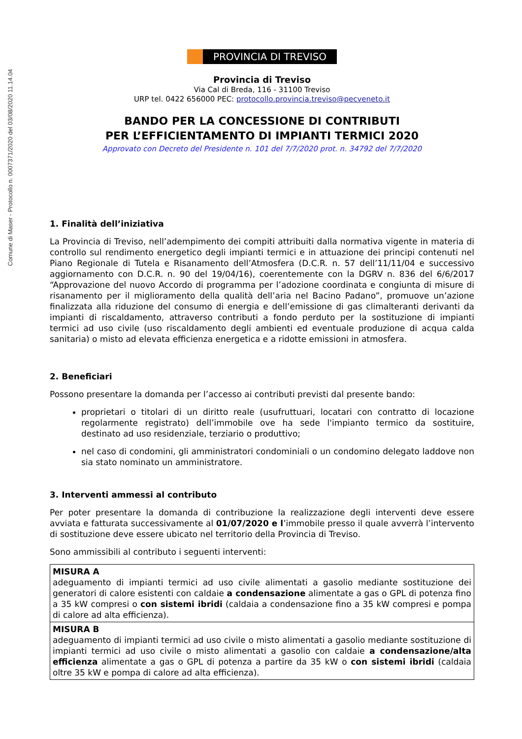Comune di Maser - Protocollo n. 0007371/2020 del 03/08/2020 11.14.04
PROVINCIA DI TREVISO
Provincia di Treviso
Via Cal di Breda, 116 - 31100 Treviso
URP tel. 0422 656000 PEC: protocollo.provincia.treviso@pecveneto.it
BANDO PER LA CONCESSIONE DI CONTRIBUTI
PER L’EFFICIENTAMENTO DI IMPIANTI TERMICI 2020
Approvato con Decreto del Presidente n. 101 del 7/7/2020 prot. n. 34792 del 7/7/2020
1. Finalità dell’iniziativa
La Provincia di Treviso, nell’adempimento dei compiti attribuiti dalla normativa vigente in materia di controllo sul rendimento energetico degli impianti termici e in attuazione dei principi contenuti nel Piano Regionale di Tutela e Risanamento dell’Atmosfera (D.C.R. n. 57 dell’11/11/04 e successivo aggiornamento con D.C.R. n. 90 del 19/04/16), coerentemente con la DGRV n. 836 del 6/6/2017 “Approvazione del nuovo Accordo di programma per l’adozione coordinata e congiunta di misure di risanamento per il miglioramento della qualità dell’aria nel Bacino Padano”, promuove un’azione finalizzata alla riduzione del consumo di energia e dell’emissione di gas climalteranti derivanti da impianti di riscaldamento, attraverso contributi a fondo perduto per la sostituzione di impianti termici ad uso civile (uso riscaldamento degli ambienti ed eventuale produzione di acqua calda sanitaria) o misto ad elevata efficienza energetica e a ridotte emissioni in atmosfera.
2. Beneficiari
Possono presentare la domanda per l’accesso ai contributi previsti dal presente bando:
proprietari o titolari di un diritto reale (usufruttuari, locatari con contratto di locazione regolarmente registrato) dell’immobile ove ha sede l'impianto termico da sostituire, destinato ad uso residenziale, terziario o produttivo;
nel caso di condomini, gli amministratori condominiali o un condomino delegato laddove non sia stato nominato un amministratore.
3. Interventi ammessi al contributo
Per poter presentare la domanda di contribuzione la realizzazione degli interventi deve essere avviata e fatturata successivamente al 01/07/2020 e l’immobile presso il quale avverrà l’intervento di sostituzione deve essere ubicato nel territorio della Provincia di Treviso.
Sono ammissibili al contributo i seguenti interventi:
| MISURA A adeguamento di impianti termici ad uso civile alimentati a gasolio mediante sostituzione dei generatori di calore esistenti con caldaie a condensazione alimentate a gas o GPL di potenza fino a 35 kW compresi o con sistemi ibridi (caldaia a condensazione fino a 35 kW compresi e pompa di calore ad alta efficienza). |
| MISURA B adeguamento di impianti termici ad uso civile o misto alimentati a gasolio mediante sostituzione di impianti termici ad uso civile o misto alimentati a gasolio con caldaie a condensazione/alta efficienza alimentate a gas o GPL di potenza a partire da 35 kW o con sistemi ibridi (caldaia oltre 35 kW e pompa di calore ad alta efficienza). |